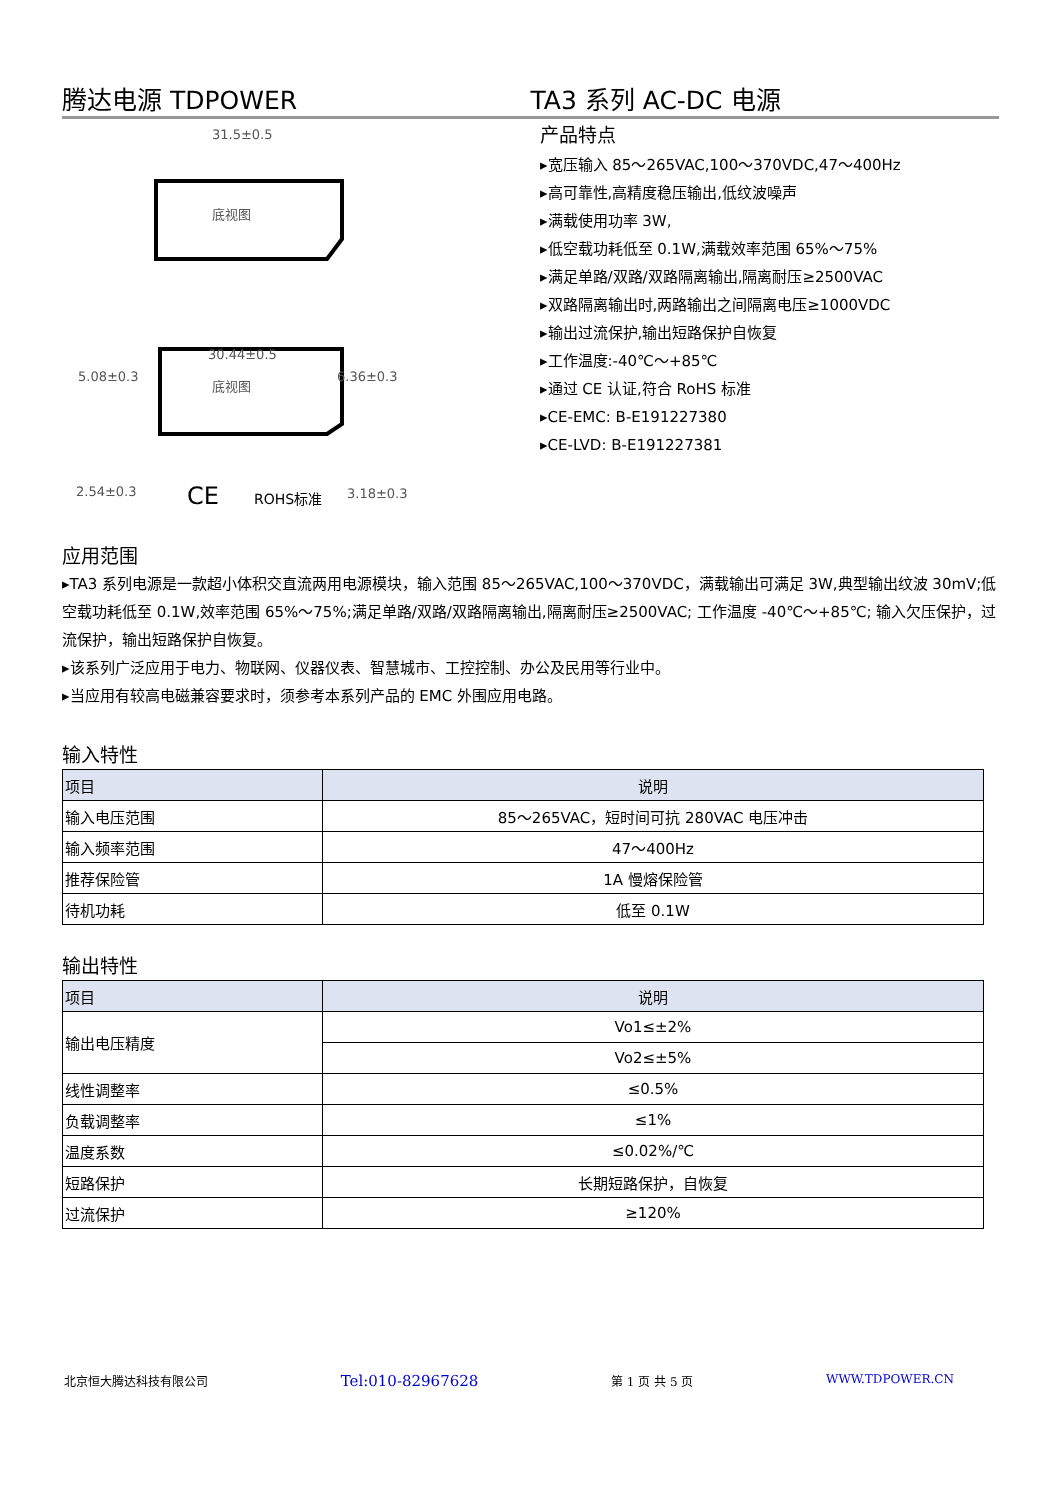腾达电源 TDPOWER TA3 系列 AC-DC 电源
31.5±0.5
底视图
30.44±0.5
5.08±0.3
6.36±0.3
底视图
2.54±0.3
3.18±0.3
CE
ROHS标准
产品特点
▸宽压输入 85～265VAC,100～370VDC,47～400Hz
▸高可靠性,高精度稳压输出,低纹波噪声
▸满载使用功率 3W,
▸低空载功耗低至 0.1W,满载效率范围 65%～75%
▸满足单路/双路/双路隔离输出,隔离耐压≥2500VAC
▸双路隔离输出时,两路输出之间隔离电压≥1000VDC
▸输出过流保护,输出短路保护自恢复
▸工作温度:-40℃～+85℃
▸通过 CE 认证,符合 RoHS 标准
▸CE-EMC: B-E191227380
▸CE-LVD: B-E191227381
应用范围
▸TA3 系列电源是一款超小体积交直流两用电源模块，输入范围 85～265VAC,100～370VDC，满载输出可满足 3W,典型输出纹波 30mV;低空载功耗低至 0.1W,效率范围 65%～75%;满足单路/双路/双路隔离输出,隔离耐压≥2500VAC; 工作温度 -40℃～+85℃; 输入欠压保护，过流保护，输出短路保护自恢复。
▸该系列广泛应用于电力、物联网、仪器仪表、智慧城市、工控控制、办公及民用等行业中。
▸当应用有较高电磁兼容要求时，须参考本系列产品的 EMC 外围应用电路。
输入特性
| 项目 | 说明 |
| --- | --- |
| 输入电压范围 | 85～265VAC，短时间可抗 280VAC 电压冲击 |
| 输入频率范围 | 47～400Hz |
| 推荐保险管 | 1A 慢熔保险管 |
| 待机功耗 | 低至 0.1W |
输出特性
| 项目 | 说明 |
| --- | --- |
| 输出电压精度 | Vo1≤±2% |
| | Vo2≤±5% |
| 线性调整率 | ≤0.5% |
| 负载调整率 | ≤1% |
| 温度系数 | ≤0.02%/℃ |
| 短路保护 | 长期短路保护，自恢复 |
| 过流保护 | ≥120% |
北京恒大腾达科技有限公司 Tel:010-82967628 第 1 页 共 5 页 WWW.TDPOWER.CN